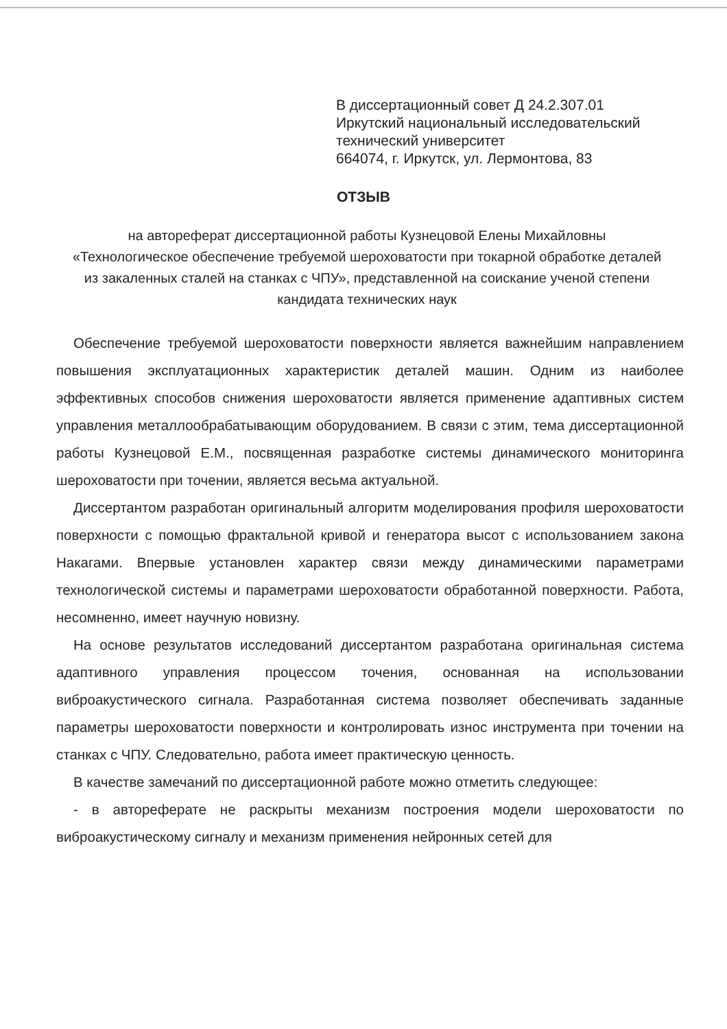В диссертационный совет Д 24.2.307.01
Иркутский национальный исследовательский
технический университет
664074, г. Иркутск, ул. Лермонтова, 83
ОТЗЫВ
на автореферат диссертационной работы Кузнецовой Елены Михайловны «Технологическое обеспечение требуемой шероховатости при токарной обработке деталей из закаленных сталей на станках с ЧПУ», представленной на соискание ученой степени кандидата технических наук
Обеспечение требуемой шероховатости поверхности является важнейшим направлением повышения эксплуатационных характеристик деталей машин. Одним из наиболее эффективных способов снижения шероховатости является применение адаптивных систем управления металлообрабатывающим оборудованием. В связи с этим, тема диссертационной работы Кузнецовой Е.М., посвященная разработке системы динамического мониторинга шероховатости при точении, является весьма актуальной.
Диссертантом разработан оригинальный алгоритм моделирования профиля шероховатости поверхности с помощью фрактальной кривой и генератора высот с использованием закона Накагами. Впервые установлен характер связи между динамическими параметрами технологической системы и параметрами шероховатости обработанной поверхности. Работа, несомненно, имеет научную новизну.
На основе результатов исследований диссертантом разработана оригинальная система адаптивного управления процессом точения, основанная на использовании виброакустического сигнала. Разработанная система позволяет обеспечивать заданные параметры шероховатости поверхности и контролировать износ инструмента при точении на станках с ЧПУ. Следовательно, работа имеет практическую ценность.
В качестве замечаний по диссертационной работе можно отметить следующее:
- в автореферате не раскрыты механизм построения модели шероховатости по виброакустическому сигналу и механизм применения нейронных сетей для